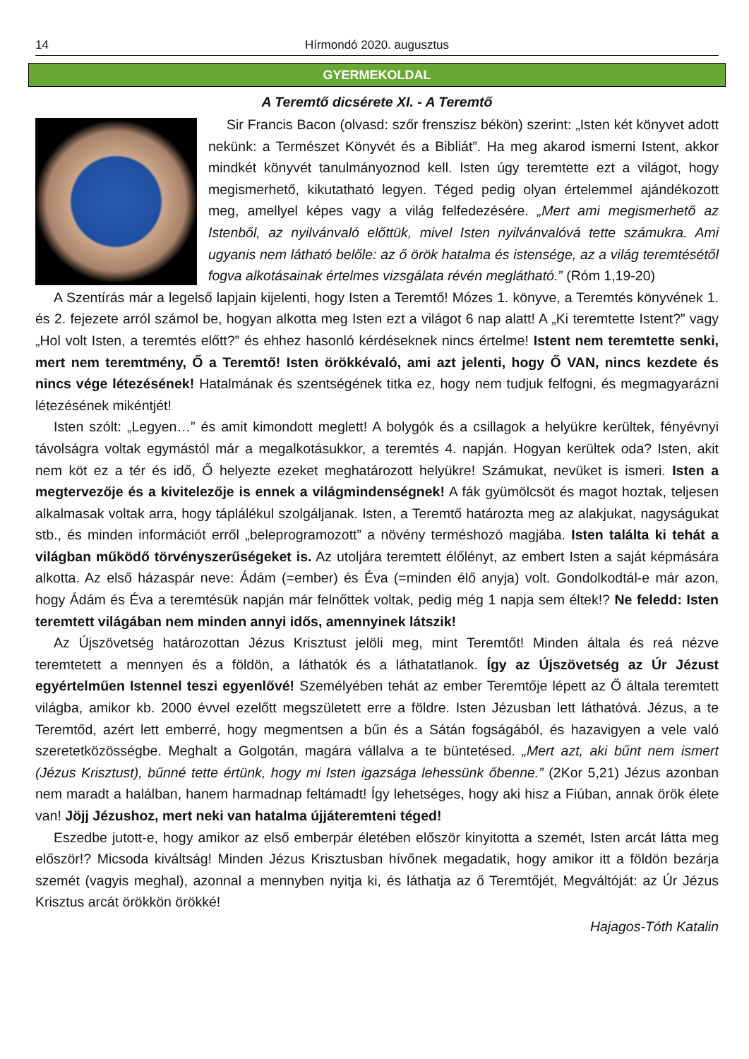14 Hírmondó 2020. augusztus
GYERMEKOLDAL
A Teremtő dicsérete XI. - A Teremtő
Sir Francis Bacon (olvasd: szőr frenszisz békön) szerint: „Isten két könyvet adott nekünk: a Természet Könyvét és a Bibliát”. Ha meg akarod ismerni Istent, akkor mindkét könyvét tanulmányoznod kell. Isten úgy teremtette ezt a világot, hogy megismerhető, kikutatható legyen. Téged pedig olyan értelemmel ajándékozott meg, amellyel képes vagy a világ felfedezésére. „Mert ami megismerhető az Istenből, az nyilvánvaló előttük, mivel Isten nyilvánvalóvá tette számukra. Ami ugyanis nem látható belőle: az ő örök hatalma és istensége, az a világ teremtésétől fogva alkotásainak értelmes vizsgálata révén meglátható.” (Róm 1,19-20)
A Szentírás már a legelső lapjain kijelenti, hogy Isten a Teremtő! Mózes 1. könyve, a Teremtés könyvének 1. és 2. fejezete arról számol be, hogyan alkotta meg Isten ezt a világot 6 nap alatt! A „Ki teremtette Istent?” vagy „Hol volt Isten, a teremtés előtt?” és ehhez hasonló kérdéseknek nincs értelme! Istent nem teremtette senki, mert nem teremtmény, Ő a Teremtő! Isten örökkévaló, ami azt jelenti, hogy Ő VAN, nincs kezdete és nincs vége létezésének! Hatalmának és szentségének titka ez, hogy nem tudjuk felfogni, és megmagyarázni létezésének mikéntjét!
Isten szólt: „Legyen…” és amit kimondott meglett! A bolygók és a csillagok a helyükre kerültek, fényévnyi távolságra voltak egymástól már a megalkotásukkor, a teremtés 4. napján. Hogyan kerültek oda? Isten, akit nem köt ez a tér és idő, Ő helyezte ezeket meghatározott helyükre! Számukat, nevüket is ismeri. Isten a megtervezője és a kivitelezője is ennek a világmindenségnek! A fák gyümölcsöt és magot hoztak, teljesen alkalmasak voltak arra, hogy táplálékul szolgáljanak. Isten, a Teremtő határozta meg az alakjukat, nagyságukat stb., és minden információt erről „beleprogramozott” a növény terméshozó magjába. Isten találta ki tehát a világban működő törvényszerűségeket is. Az utoljára teremtett élőlényt, az embert Isten a saját képmására alkotta. Az első házaspár neve: Ádám (=ember) és Éva (=minden élő anyja) volt. Gondolkodtál-e már azon, hogy Ádám és Éva a teremtésük napján már felnőttek voltak, pedig még 1 napja sem éltek!? Ne feledd: Isten teremtett világában nem minden annyi idős, amennyinek látszik!
Az Újszövetség határozottan Jézus Krisztust jelöli meg, mint Teremtőt! Minden általa és reá nézve teremtetett a mennyen és a földön, a láthatók és a láthatatlanok. Így az Újszövetség az Úr Jézust egyértelműen Istennel teszi egyenlővé! Személyében tehát az ember Teremtője lépett az Ő általa teremtett világba, amikor kb. 2000 évvel ezelőtt megszületett erre a földre. Isten Jézusban lett láthatóvá. Jézus, a te Teremtőd, azért lett emberré, hogy megmentsen a bűn és a Sátán fogságából, és hazavigyen a vele való szeretetközösségbe. Meghalt a Golgotán, magára vállalva a te büntetésed. „Mert azt, aki bűnt nem ismert (Jézus Krisztust), bűnné tette értünk, hogy mi Isten igazsága lehessünk őbenne.” (2Kor 5,21) Jézus azonban nem maradt a halálban, hanem harmadnap feltámadt! Így lehetséges, hogy aki hisz a Fiúban, annak örök élete van! Jöjj Jézushoz, mert neki van hatalma újjáteremteni téged!
Eszedbe jutott-e, hogy amikor az első emberpár életében először kinyitotta a szemét, Isten arcát látta meg először!? Micsoda kiváltság! Minden Jézus Krisztusban hívőnek megadatik, hogy amikor itt a földön bezárja szemét (vagyis meghal), azonnal a mennyben nyitja ki, és láthatja az ő Teremtőjét, Megváltóját: az Úr Jézus Krisztus arcát örökkön örökké!
Hajagos-Tóth Katalin